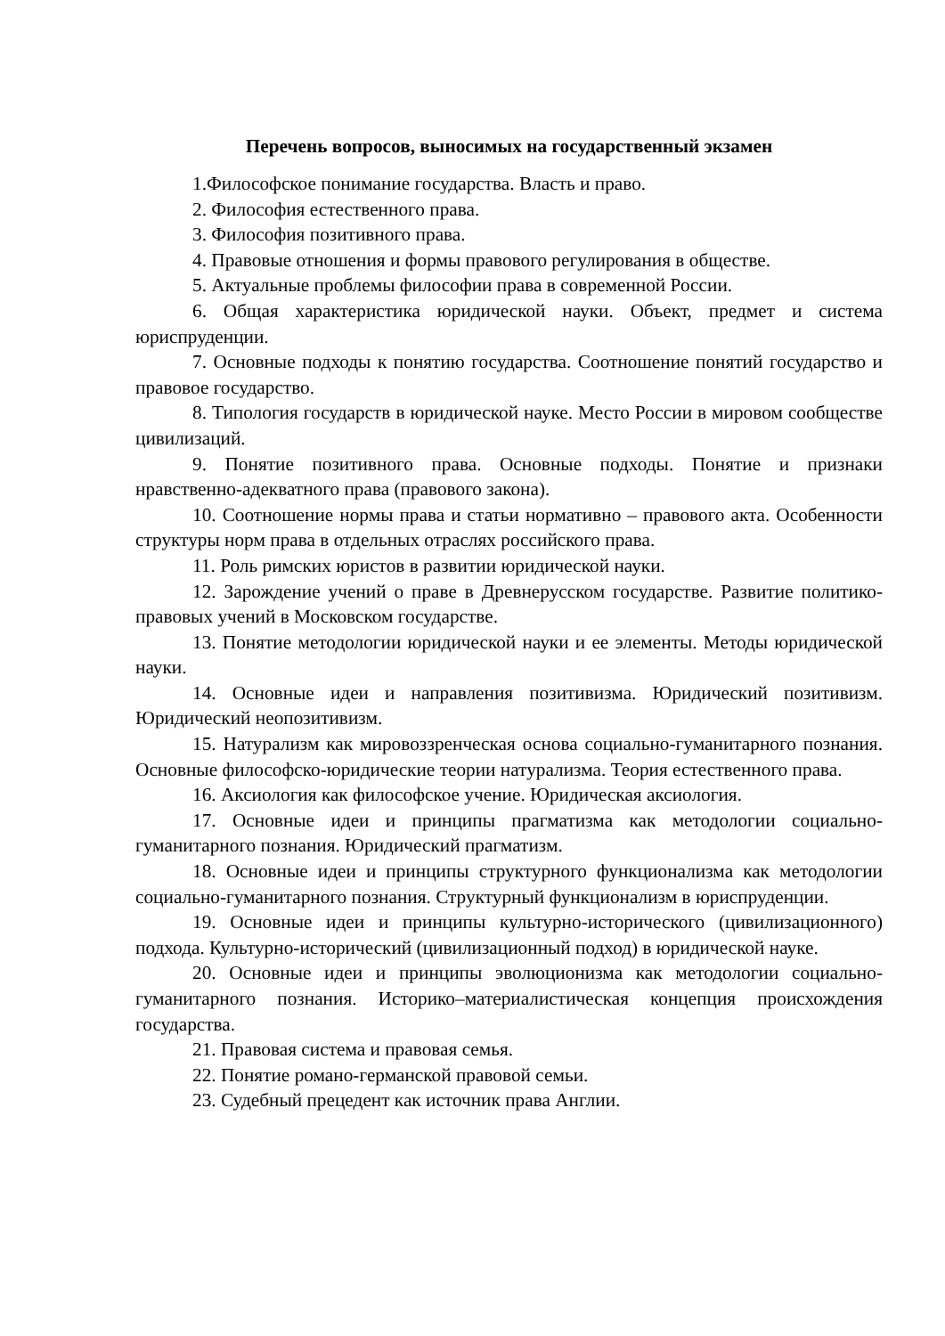Перечень вопросов, выносимых на государственный экзамен
1.Философское понимание государства. Власть и право.
2. Философия естественного права.
3. Философия позитивного права.
4. Правовые отношения и формы правового регулирования в обществе.
5. Актуальные проблемы философии права в современной России.
6. Общая характеристика юридической науки. Объект, предмет и система юриспруденции.
7. Основные подходы к понятию государства. Соотношение понятий государство и правовое государство.
8. Типология государств в юридической науке. Место России в мировом сообществе цивилизаций.
9. Понятие позитивного права. Основные подходы. Понятие и признаки нравственно-адекватного права (правового закона).
10. Соотношение нормы права и статьи нормативно – правового акта. Особенности структуры норм права в отдельных отраслях российского права.
11. Роль римских юристов в развитии юридической науки.
12. Зарождение учений о праве в Древнерусском государстве. Развитие политико-правовых учений в Московском государстве.
13. Понятие методологии юридической науки и ее элементы. Методы юридической науки.
14. Основные идеи и направления позитивизма. Юридический позитивизм. Юридический неопозитивизм.
15. Натурализм как мировоззренческая основа социально-гуманитарного познания. Основные философско-юридические теории натурализма. Теория естественного права.
16. Аксиология как философское учение. Юридическая аксиология.
17. Основные идеи и принципы прагматизма как методологии социально-гуманитарного познания. Юридический прагматизм.
18. Основные идеи и принципы структурного функционализма как методологии социально-гуманитарного познания. Структурный функционализм в юриспруденции.
19. Основные идеи и принципы культурно-исторического (цивилизационного) подхода. Культурно-исторический (цивилизационный подход) в юридической науке.
20. Основные идеи и принципы эволюционизма как методологии социально-гуманитарного познания. Историко–материалистическая концепция происхождения государства.
21. Правовая система и правовая семья.
22. Понятие романо-германской правовой семьи.
23. Судебный прецедент как источник права Англии.